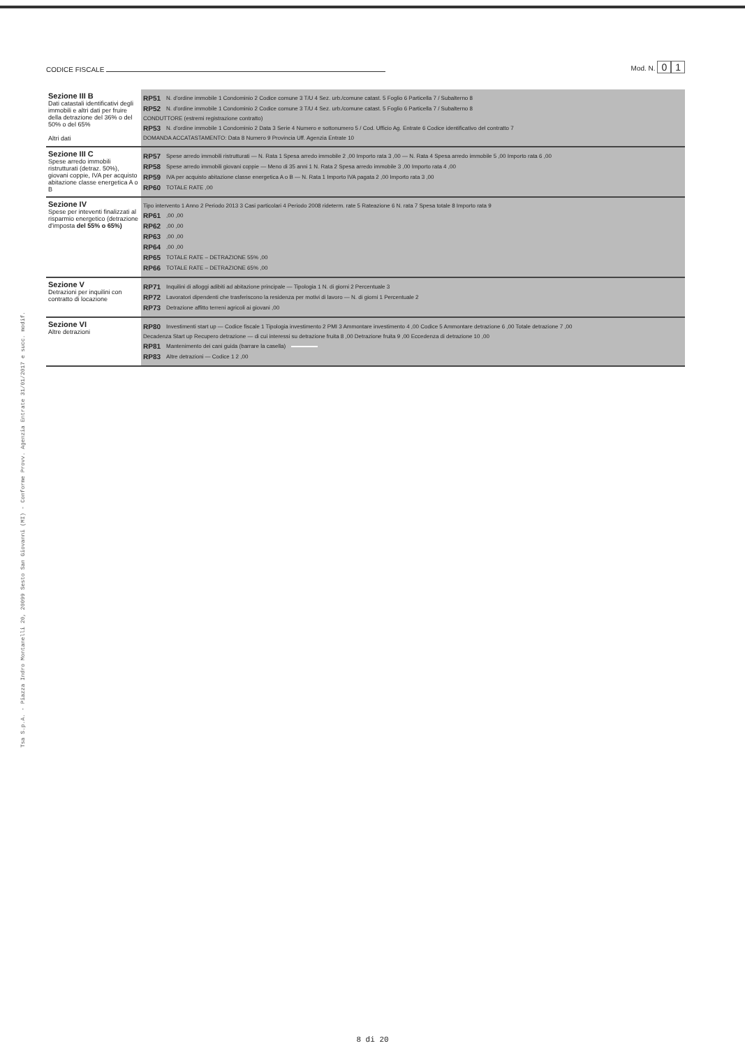CODICE FISCALE Mod. N. 0 1
| Sezione III B Dati catastali identificativi degli immobili e altri dati per fruire della detrazione del 36% o del 50% o del 65% Altri dati | RP51 N. d'ordine immobile 1 Condominio 2 Codice comune 3 T/U 4 Sez. urb./comune catast. 5 Foglio 6 Particella 7 / Subalterno 8 RP52 N. d'ordine immobile 1 Condominio 2 Codice comune 3 T/U 4 Sez. urb./comune catast. 5 Foglio 6 Particella 7 / Subalterno 8 CONDUTTORE (estremi registrazione contratto) RP53 N. d'ordine immobile 1 Condominio 2 Data 3 Serie 4 Numero e sottonumero 5 / Cod. Ufficio Ag. Entrate 6 Codice identificativo del contratto 7 DOMANDA ACCATASTAMENTO: Data 8 Numero 9 Provincia Uff. Agenzia Entrate 10 |
| Sezione III C Spese arredo immobili ristrutturati (detraz. 50%), giovani coppie, IVA per acquisto abitazione classe energetica A o B | RP57 Spese arredo immobili ristrutturati — N. Rata 1 Spesa arredo immobile 2 ,00 Importo rata 3 ,00 — N. Rata 4 Spesa arredo immobile 5 ,00 Importo rata 6 ,00 RP58 Spese arredo immobili giovani coppie — Meno di 35 anni 1 N. Rata 2 Spesa arredo immobile 3 ,00 Importo rata 4 ,00 RP59 IVA per acquisto abitazione classe energetica A o B — N. Rata 1 Importo IVA pagata 2 ,00 Importo rata 3 ,00 RP60 TOTALE RATE ,00 |
| Sezione IV Spese per inteventi finalizzati al risparmio energetico (detrazione d'imposta del 55% o 65%) | Tipo intervento 1 Anno 2 Periodo 2013 3 Casi particolari 4 Periodo 2008 rideterm. rate 5 Rateazione 6 N. rata 7 Spesa totale 8 Importo rata 9 RP61 ,00 ,00 RP62 ,00 ,00 RP63 ,00 ,00 RP64 ,00 ,00 RP65 TOTALE RATE – DETRAZIONE 55% ,00 RP66 TOTALE RATE – DETRAZIONE 65% ,00 |
| Sezione V Detrazioni per inquilini con contratto di locazione | RP71 Inquilini di alloggi adibiti ad abitazione principale — Tipologia 1 N. di giorni 2 Percentuale 3 RP72 Lavoratori dipendenti che trasferiscono la residenza per motivi di lavoro — N. di giorni 1 Percentuale 2 RP73 Detrazione affitto terreni agricoli ai giovani ,00 |
| Sezione VI Altre detrazioni | RP80 Investimenti start up — Codice fiscale 1 Tipologia investimento 2 PMI 3 Ammontare investimento 4 ,00 Codice 5 Ammontare detrazione 6 ,00 Totale detrazione 7 ,00 Decadenza Start up Recupero detrazione — di cui interessi su detrazione fruita 8 ,00 Detrazione fruita 9 ,00 Eccedenza di detrazione 10 ,00 RP81 Mantenimento dei cani guida (barrare la casella) RP83 Altre detrazioni — Codice 1 2 ,00 |
Tsa S.p.A. - Piazza Indro Montanelli 20, 20099 Sesto San Giovanni (MI) - Conforme Provv. Agenzia Entrate 31/01/2017 e succ. modif.
8 di 20